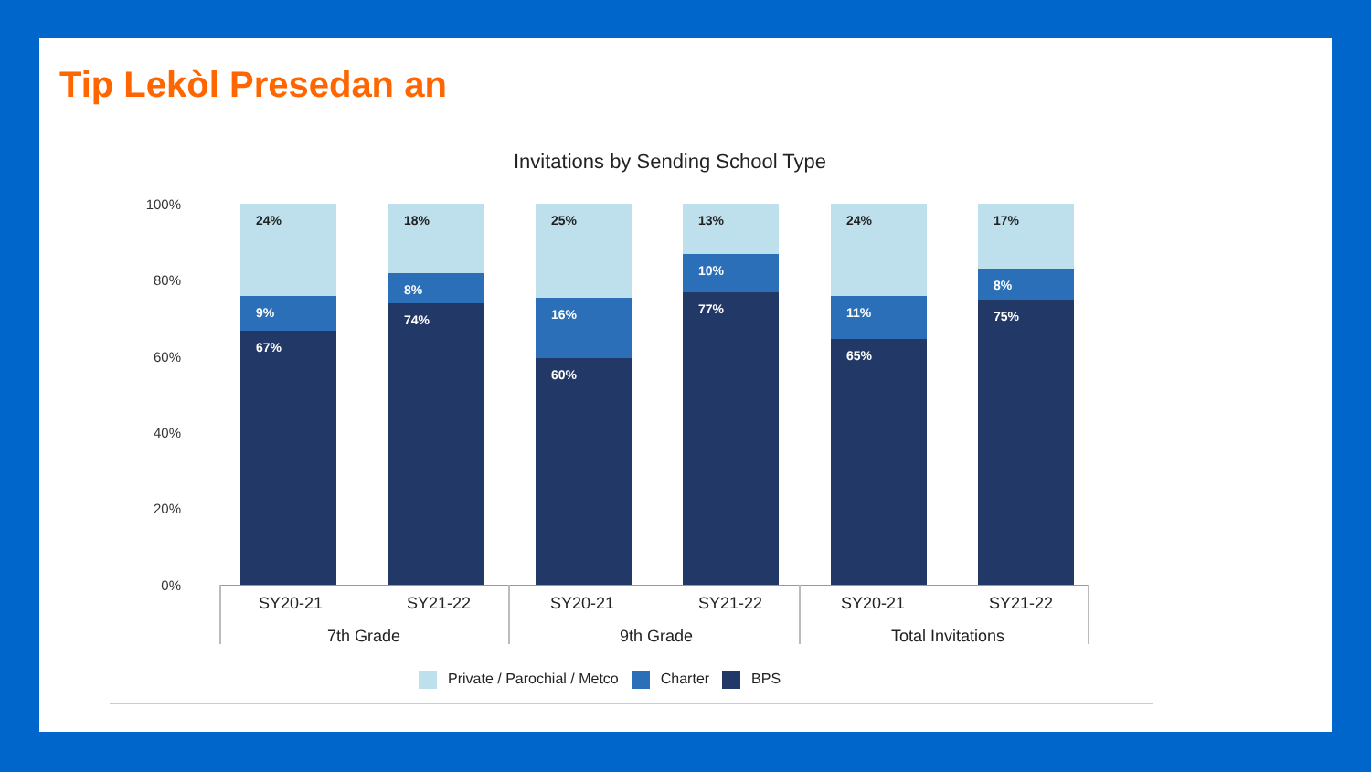Tip Lekòl Presedan an
Invitations by Sending School Type
100%
80%
60%
40%
20%
0%
24%
9%
67%
18%
8%
74%
25%
16%
60%
13%
10%
77%
24%
11%
65%
17%
8%
75%
SY20-21 SY21-22 SY20-21 SY21-22 SY20-21 SY21-22
7th Grade 9th Grade
Total Invitations
Private / Parochial / Metco Charter BPS